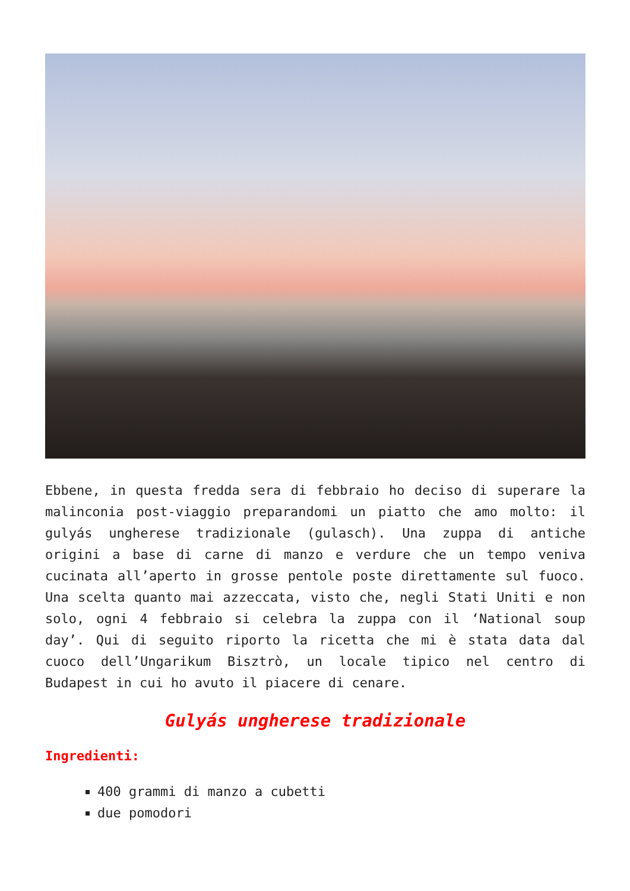Ebbene, in questa fredda sera di febbraio ho deciso di superare la malinconia post-viaggio preparandomi un piatto che amo molto: il gulyás ungherese tradizionale (gulasch). Una zuppa di antiche origini a base di carne di manzo e verdure che un tempo veniva cucinata all’aperto in grosse pentole poste direttamente sul fuoco. Una scelta quanto mai azzeccata, visto che, negli Stati Uniti e non solo, ogni 4 febbraio si celebra la zuppa con il ‘National soup day’. Qui di seguito riporto la ricetta che mi è stata data dal cuoco dell’Ungarikum Bisztrò, un locale tipico nel centro di Budapest in cui ho avuto il piacere di cenare.
Gulyás ungherese tradizionale
Ingredienti:
400 grammi di manzo a cubetti
due pomodori